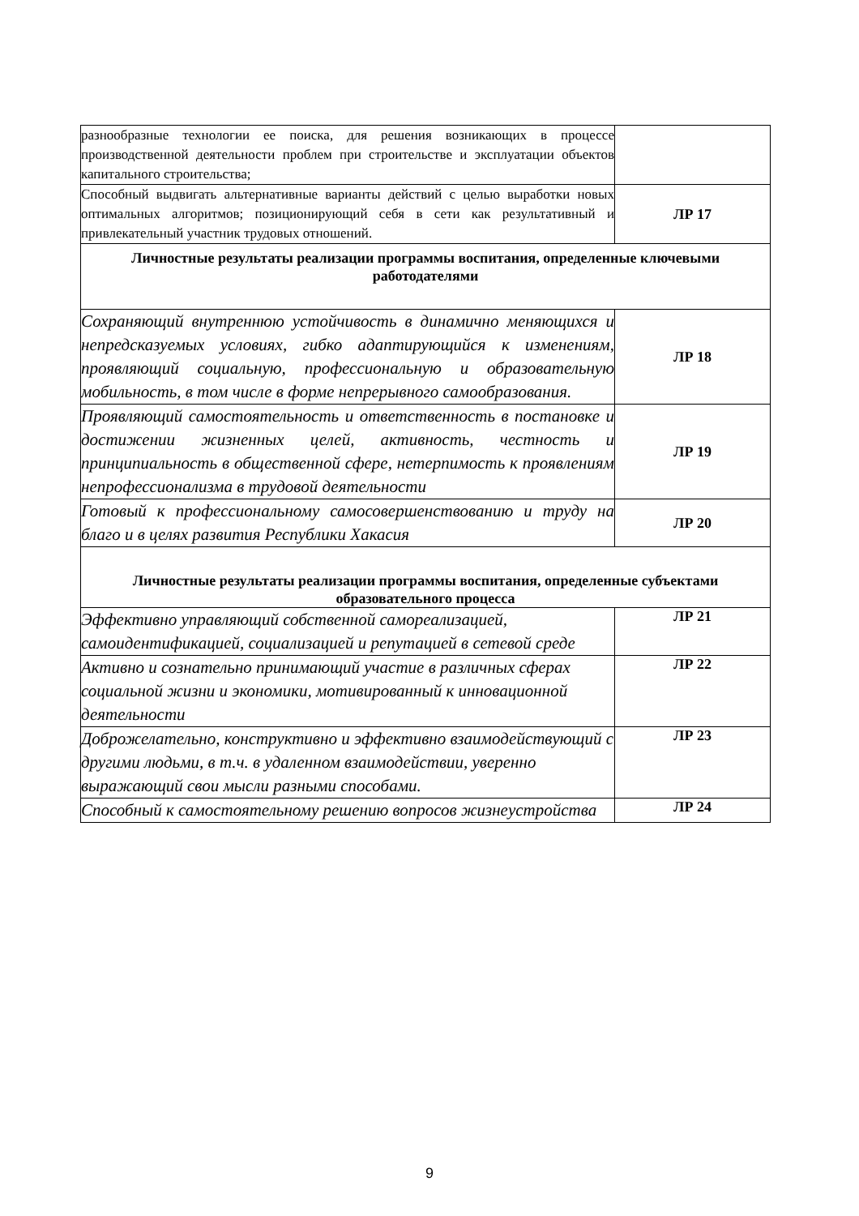| разнообразные технологии ее поиска, для решения возникающих в процессе производственной деятельности проблем при строительстве и эксплуатации объектов капитального строительства; | |
| Способный выдвигать альтернативные варианты действий с целью выработки новых оптимальных алгоритмов; позиционирующий себя в сети как результативный и привлекательный участник трудовых отношений. | ЛР 17 |
| Личностные результаты реализации программы воспитания, определенные ключевыми работодателями | |
| Сохраняющий внутреннюю устойчивость в динамично меняющихся и непредсказуемых условиях, гибко адаптирующийся к изменениям, проявляющий социальную, профессиональную и образовательную мобильность, в том числе в форме непрерывного самообразования. | ЛР 18 |
| Проявляющий самостоятельность и ответственность в постановке и достижении жизненных целей, активность, честность и принципиальность в общественной сфере, нетерпимость к проявлениям непрофессионализма в трудовой деятельности | ЛР 19 |
| Готовый к профессиональному самосовершенствованию и труду на благо и в целях развития Республики Хакасия | ЛР 20 |
| Личностные результаты реализации программы воспитания, определенные субъектами образовательного процесса | |
| Эффективно управляющий собственной самореализацией, самоидентификацией, социализацией и репутацией в сетевой среде | ЛР 21 |
| Активно и сознательно принимающий участие в различных сферах социальной жизни и экономики, мотивированный к инновационной деятельности | ЛР 22 |
| Доброжелательно, конструктивно и эффективно взаимодействующий с другими людьми, в т.ч. в удаленном взаимодействии, уверенно выражающий свои мысли разными способами. | ЛР 23 |
| Способный к самостоятельному решению вопросов жизнеустройства | ЛР 24 |
9